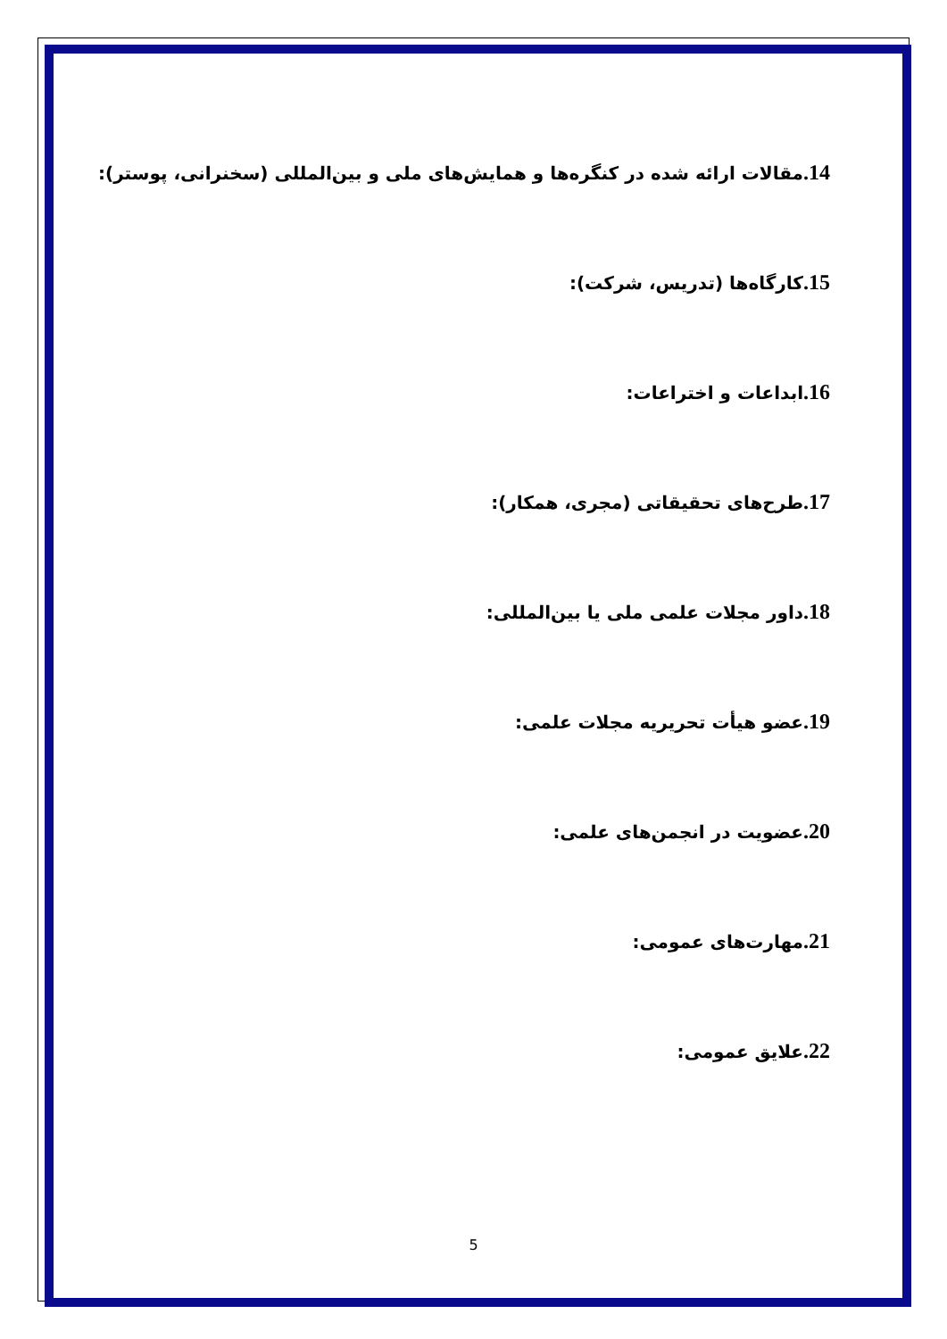14. مقالات ارائه شده در کنگره‌ها و همایش‌های ملی و بین‌المللی (سخنرانی، پوستر):
15. کارگاه‌ها (تدریس، شرکت):
16. ابداعات و اختراعات:
17. طرح‌های تحقیقاتی (مجری، همکار):
18. داور مجلات علمی ملی یا بین‌المللی:
19. عضو هیأت تحریریه مجلات علمی:
20. عضویت در انجمن‌های علمی:
21. مهارت‌های عمومی:
22. علایق عمومی:
5